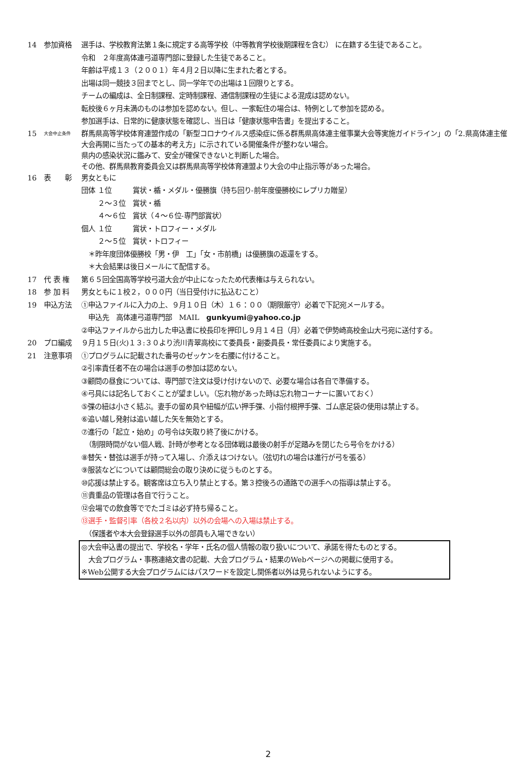14 参加資格 選手は、学校教育法第１条に規定する高等学校（中等教育学校後期課程を含む） に在籍する生徒であること。
令和　２年度高体連弓道専門部に登録した生徒であること。
年齢は平成１３（２００１）年４月２日以降に生まれた者とする。
出場は同一競技３回までとし、同一学年での出場は１回限りとする。
チームの編成は、全日制課程、定時制課程、通信制課程の生徒による混成は認めない。
転校後６ヶ月未満のものは参加を認めない。但し、一家転住の場合は、特例として参加を認める。
参加選手は、日常的に健康状態を確認し、当日は「健康状態申告書」を提出すること。
15
大会中止条件
群馬県高等学校体育連盟作成の「新型コロナウイルス感染症に係る群馬県高体連主催事業大会等実施ガイドライン」の「2.県高体連主催大会再開に当たっての基本的考え方」に示されている開催条件が整わない場合。
県内の感染状況に鑑みて、安全が確保できないと判断した場合。
その他、群馬県教育委員会又は群馬県高等学校体育連盟より大会の中止指示等があった場合。
16 表　　彰 男女ともに
団体 １位　　　賞状・楯・メダル・優勝旗（持ち回り-前年度優勝校にレプリカ贈呈）
　　 ２～３位　賞状・楯
　　 ４～６位　賞状（４～６位-専門部賞状）
個人 １位　　　賞状・トロフィー・メダル
　　 ２～５位　賞状・トロフィー
　＊昨年度団体優勝校「男・伊　工」「女・市前橋」は優勝旗の返還をする。
　＊大会結果は後日メールにて配信する。
17 代 表 権 第６５回全国高等学校弓道大会が中止になったため代表権は与えられない。
18 参 加 料 男女ともに１校２，０００円（当日受付けに払込むこと）
19 申込方法 ①申込ファイルに入力の上、９月１０日（木）１６：００（期限厳守）必着で下記宛メールする。
　申込先　高体連弓道専門部　MAIL　gunkyumi@yahoo.co.jp
②申込ファイルから出力した申込書に校長印を押印し９月１４日（月）必着で伊勢崎高校金山大弓宛に送付する。
20 プロ編成 ９月１５日(火)１３:３０より渋川青翠高校にて委員長・副委員長・常任委員により実施する。
21 注意事項 ①プログラムに記載された番号のゼッケンを右腰に付けること。
②引率責任者不在の場合は選手の参加は認めない。
③顧問の昼食については、専門部で注文は受け付けないので、必要な場合は各自で準備する。
④弓具には記名しておくことが望ましい。（忘れ物があった時は忘れ物コーナーに置いておく）
⑤弽の紐は小さく結ぶ。妻手の留め具や紐幅が広い押手弽、小指付根押手弽、ゴム底足袋の使用は禁止する。
⑥追い越し発射は追い越した矢を無効とする。
⑦進行の「起立・始め」の号令は矢取り終了後にかける。
　（制限時間がない個人戦、計時が参考となる団体戦は最後の射手が足踏みを閉じたら号令をかける）
⑧替矢・替弦は選手が持って入場し、介添えはつけない。（弦切れの場合は進行が弓を張る）
⑨服装などについては顧問総会の取り決めに従うものとする。
⑩応援は禁止する。観客席は立ち入り禁止とする。第３控後ろの通路での選手への指導は禁止する。
⑪貴重品の管理は各自で行うこと。
⑫会場での飲食等ででたゴミは必ず持ち帰ること。
⑬選手・監督引率（各校２名以内）以外の会場への入場は禁止する。
　（保護者や本大会登録選手以外の部員も入場できない）
◎大会申込書の提出で、学校名・学年・氏名の個人情報の取り扱いについて、承諾を得たものとする。
　大会プログラム・事務連絡文書の記載、大会プログラム・結果のWebページへの掲載に使用する。
※Web公開する大会プログラムにはパスワードを設定し関係者以外は見られないようにする。
2